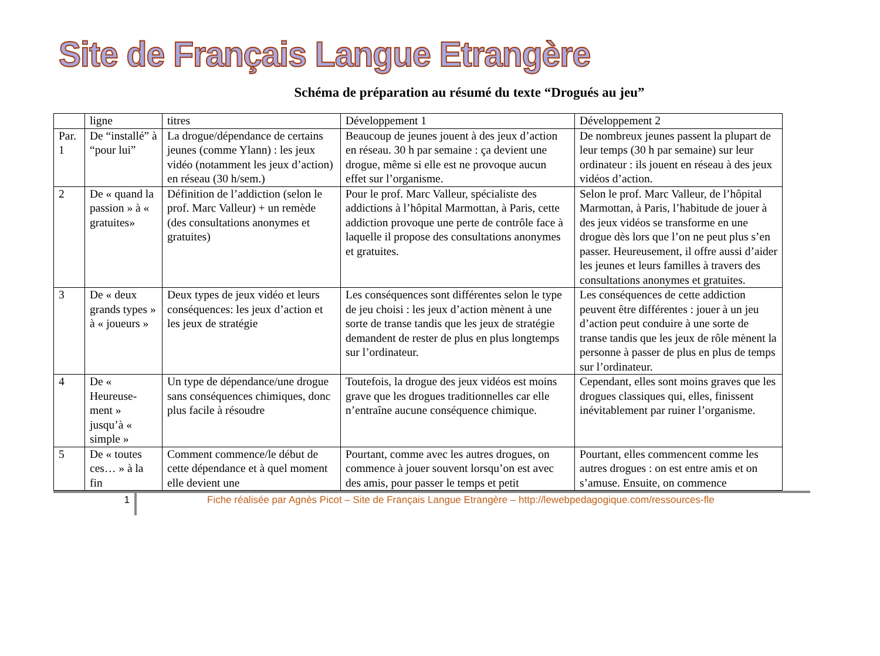Site de Français Langue Etrangère
Schéma de préparation au résumé du texte “Drogués au jeu”
| | ligne | titres | Développement 1 | Développement 2 |
| Par. 1 | De “installé” à “pour lui” | La drogue/dépendance de certains jeunes (comme Ylann) : les jeux vidéo (notamment les jeux d’action) en réseau (30 h/sem.) | Beaucoup de jeunes jouent à des jeux d’action en réseau. 30 h par semaine : ça devient une drogue, même si elle est ne provoque aucun effet sur l’organisme. | De nombreux jeunes passent la plupart de leur temps (30 h par semaine) sur leur ordinateur : ils jouent en réseau à des jeux vidéos d’action. |
| 2 | De « quand la passion » à « gratuites» | Définition de l’addiction (selon le prof. Marc Valleur) + un remède (des consultations anonymes et gratuites) | Pour le prof. Marc Valleur, spécialiste des addictions à l’hôpital Marmottan, à Paris, cette addiction provoque une perte de contrôle face à laquelle il propose des consultations anonymes et gratuites. | Selon le prof. Marc Valleur, de l’hôpital Marmottan, à Paris, l’habitude de jouer à des jeux vidéos se transforme en une drogue dès lors que l’on ne peut plus s’en passer. Heureusement, il offre aussi d’aider les jeunes et leurs familles à travers des consultations anonymes et gratuites. |
| 3 | De « deux grands types » à « joueurs » | Deux types de jeux vidéo et leurs conséquences: les jeux d’action et les jeux de stratégie | Les conséquences sont différentes selon le type de jeu choisi : les jeux d’action mènent à une sorte de transe tandis que les jeux de stratégie demandent de rester de plus en plus longtemps sur l’ordinateur. | Les conséquences de cette addiction peuvent être différentes : jouer à un jeu d’action peut conduire à une sorte de transe tandis que les jeux de rôle mènent la personne à passer de plus en plus de temps sur l’ordinateur. |
| 4 | De « Heureuse-ment » jusqu’à « simple » | Un type de dépendance/une drogue sans conséquences chimiques, donc plus facile à résoudre | Toutefois, la drogue des jeux vidéos est moins grave que les drogues traditionnelles car elle n’entraîne aucune conséquence chimique. | Cependant, elles sont moins graves que les drogues classiques qui, elles, finissent inévitablement par ruiner l’organisme. |
| 5 | De « toutes ces… » à la fin | Comment commence/le début de cette dépendance et à quel moment elle devient une | Pourtant, comme avec les autres drogues, on commence à jouer souvent lorsqu’on est avec des amis, pour passer le temps et petit | Pourtant, elles commencent comme les autres drogues : on est entre amis et on s’amuse. Ensuite, on commence |
1
Fiche réalisée par Agnès Picot – Site de Français Langue Etrangère – http://lewebpedagogique.com/ressources-fle